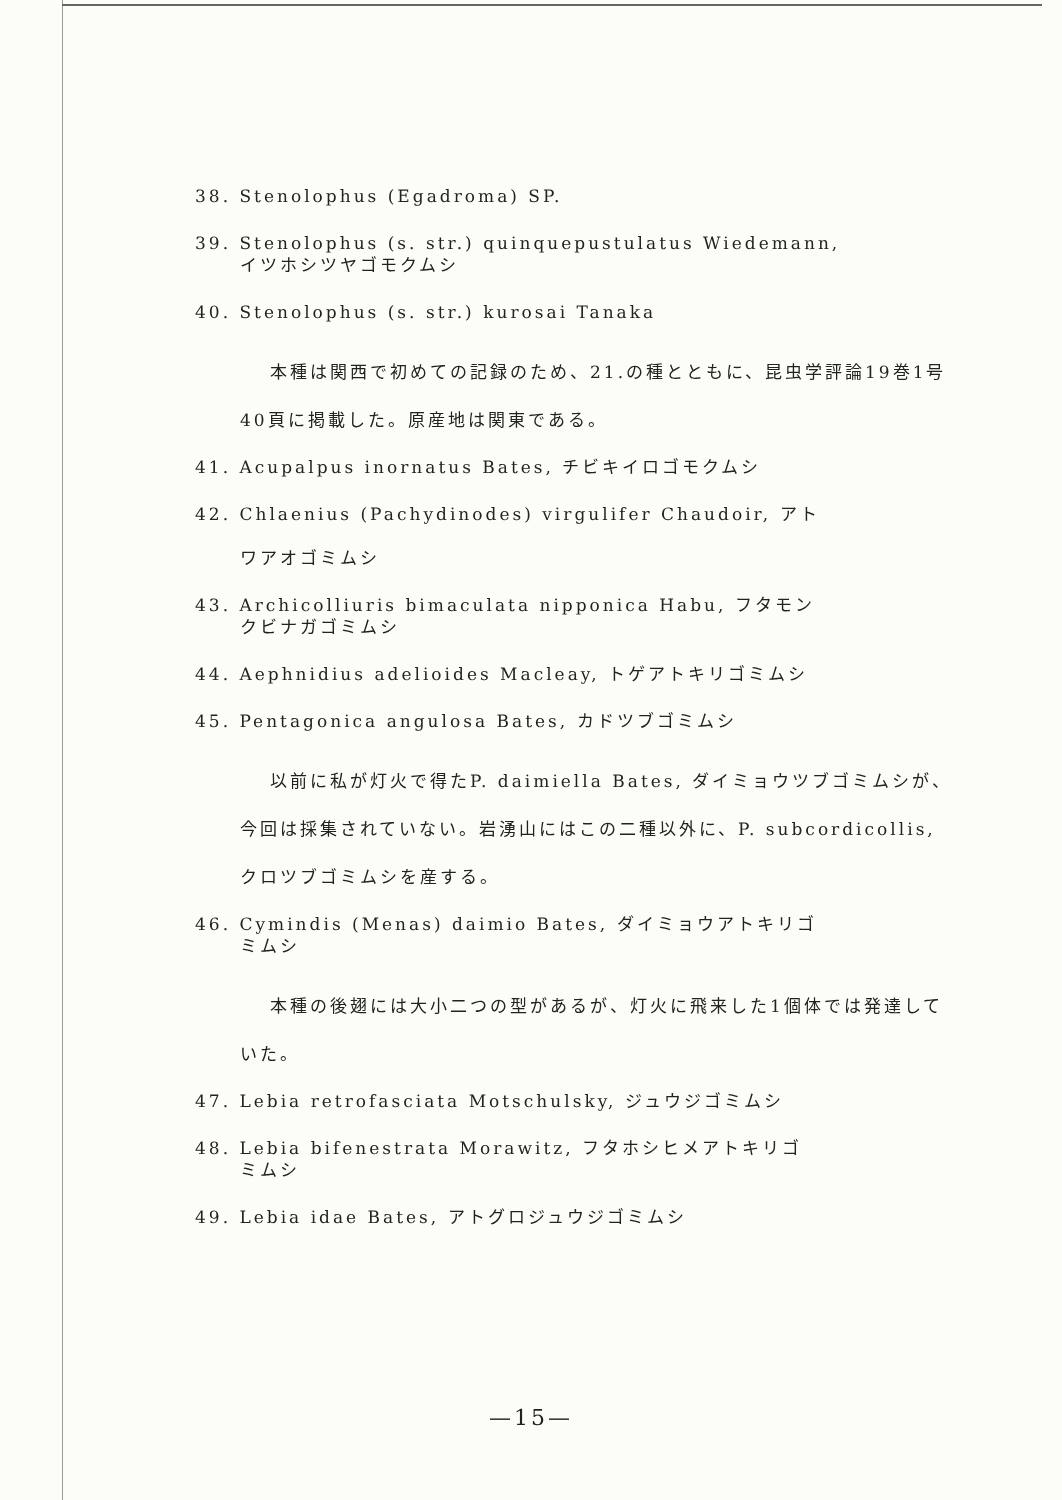38. Stenolophus (Egadroma) SP.
39. Stenolophus (s. str.) quinquepustulatus Wiedemann,
イツホシツヤゴモクムシ
40. Stenolophus (s. str.) kurosai Tanaka
本種は関西で初めての記録のため、21.の種とともに、昆虫学評論19巻1号40頁に掲載した。原産地は関東である。
41. Acupalpus inornatus Bates, チビキイロゴモクムシ
42. Chlaenius (Pachydinodes) virgulifer Chaudoir, アト
ワアオゴミムシ
43. Archicolliuris bimaculata nipponica Habu, フタモン
クビナガゴミムシ
44. Aephnidius adelioides Macleay, トゲアトキリゴミムシ
45. Pentagonica angulosa Bates, カドツブゴミムシ
以前に私が灯火で得たP. daimiella Bates, ダイミョウツブゴミムシが、今回は採集されていない。岩湧山にはこの二種以外に、P. subcordicollis, クロツブゴミムシを産する。
46. Cymindis (Menas) daimio Bates, ダイミョウアトキリゴ
ミムシ
本種の後翅には大小二つの型があるが、灯火に飛来した1個体では発達していた。
47. Lebia retrofasciata Motschulsky, ジュウジゴミムシ
48. Lebia bifenestrata Morawitz, フタホシヒメアトキリゴ
ミムシ
49. Lebia idae Bates, アトグロジュウジゴミムシ
—15—